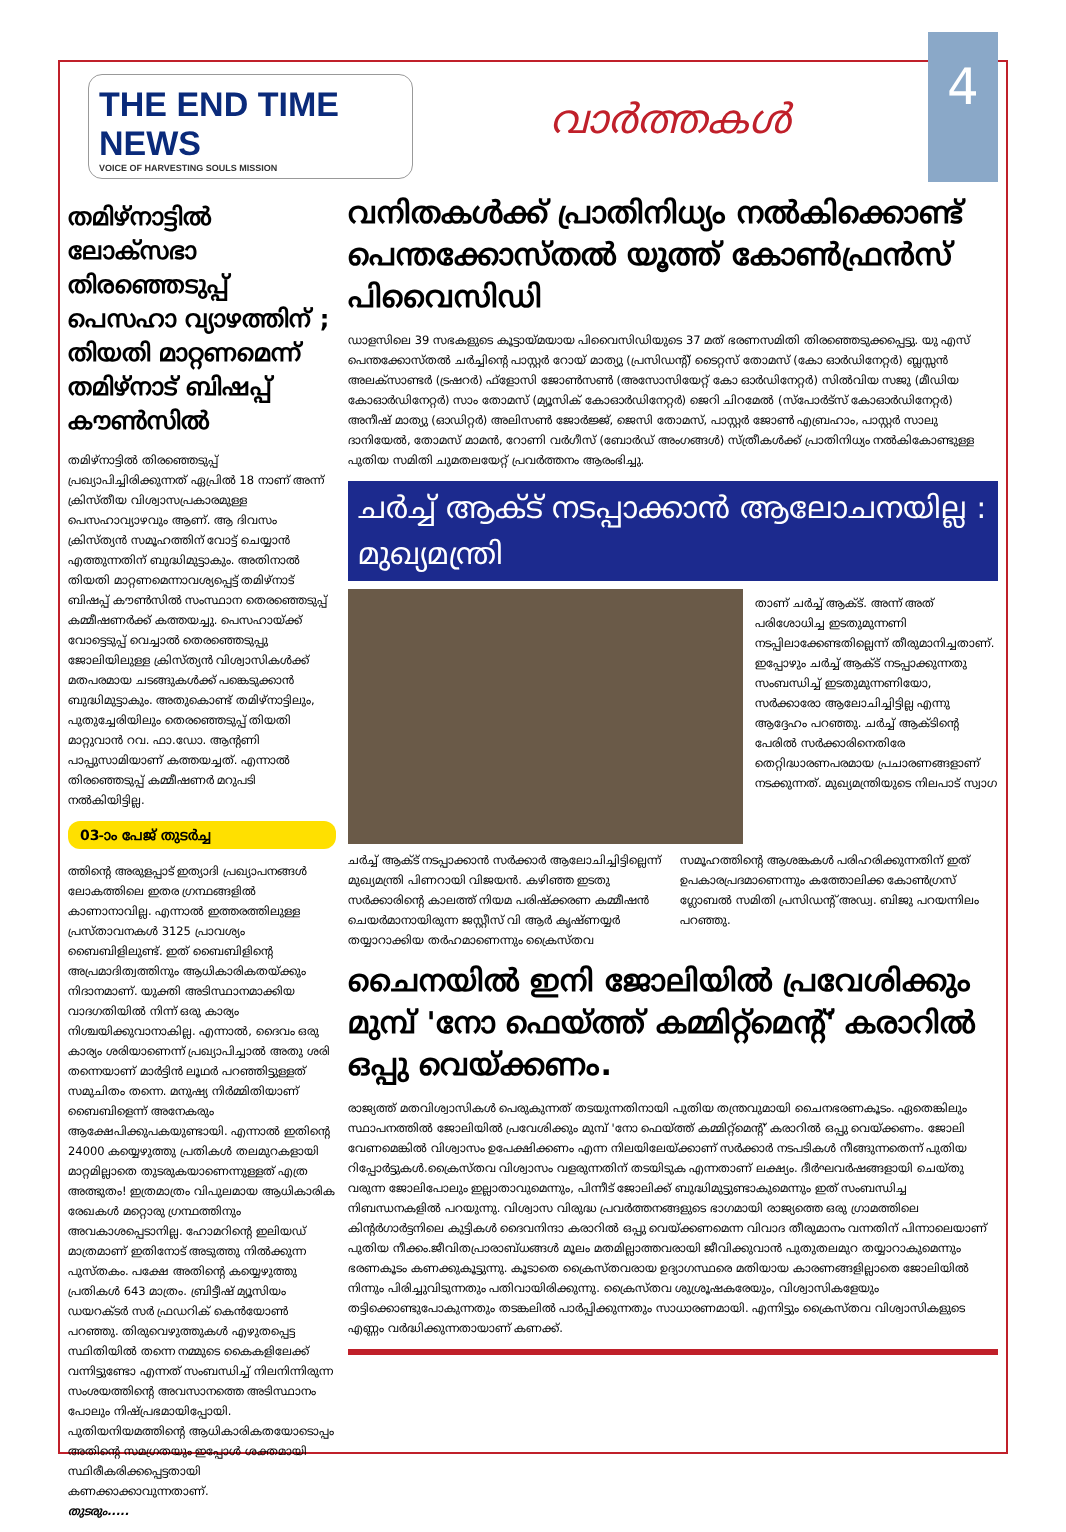THE END TIME NEWS
VOICE OF HARVESTING SOULS MISSION
വാർത്തകൾ
4
തമിഴ്നാട്ടിൽ ലോക്സഭാ തിരഞ്ഞെടുപ്പ് പെസഹാ വ്യാഴത്തിന് ; തിയതി മാറ്റണമെന്ന് തമിഴ്നാട് ബിഷപ്പ് കൗൺസിൽ
തമിഴ്നാട്ടിൽ തിരഞ്ഞെടുപ്പ് പ്രഖ്യാപിച്ചിരിക്കുന്നത് ഏപ്രിൽ 18 നാണ് അന്ന് ക്രിസ്തീയ വിശ്വാസപ്രകാരമുള്ള പെസഹാവ്യാഴവും ആണ്. ആ ദിവസം ക്രിസ്ത്യൻ സമൂഹത്തിന് വോട്ട് ചെയ്യാൻ എത്തുന്നതിന് ബുദ്ധിമുട്ടാകും. അതിനാൽ തിയതി മാറ്റണമെന്നാവശ്യപ്പെട്ട് തമിഴ്നാട് ബിഷപ്പ് കൗൺസിൽ സംസ്ഥാന തെരഞ്ഞെടുപ്പ് കമ്മീഷണർക്ക് കത്തയച്ചു. പെസഹായ്ക്ക് വോട്ടെടുപ്പ് വെച്ചാൽ തെരഞ്ഞെടുപ്പു ജോലിയിലുള്ള ക്രിസ്ത്യൻ വിശ്വാസികൾക്ക് മതപരമായ ചടങ്ങുകൾക്ക് പങ്കെടുക്കാൻ ബുദ്ധിമുട്ടാകും. അതുകൊണ്ട് തമിഴ്നാട്ടിലും, പുതുച്ചേരിയിലും തെരഞ്ഞെടുപ്പ് തിയതി മാറ്റുവാൻ റവ. ഫാ.ഡോ. ആന്റണി പാപ്പുസാമിയാണ് കത്തയച്ചത്. എന്നാൽ തിരഞ്ഞെടുപ്പ് കമ്മീഷണർ മറുപടി നൽകിയിട്ടില്ല.
03-ാം പേജ് തുടർച്ച
ത്തിന്റെ അരുളപ്പാട് ഇത്യാദി പ്രഖ്യാപനങ്ങൾ ലോകത്തിലെ ഇതര ഗ്രന്ഥങ്ങളിൽ കാണാനാവില്ല. എന്നാൽ ഇത്തരത്തിലുള്ള പ്രസ്താവനകൾ 3125 പ്രാവശ്യം ബൈബിളിലുണ്ട്. ഇത് ബൈബിളിന്റെ അപ്രമാദിത്വത്തിനും ആധികാരികതയ്ക്കും നിദാനമാണ്. യുക്തി അടിസ്ഥാനമാക്കിയ വാദഗതിയിൽ നിന്ന് ഒരു കാര്യം നിശ്ചയിക്കുവാനാകില്ല. എന്നാൽ, ദൈവം ഒരു കാര്യം ശരിയാണെന്ന് പ്രഖ്യാപിച്ചാൽ അതു ശരി തന്നെയാണ് മാർട്ടിൻ ലൂഥർ പറഞ്ഞിട്ടുള്ളത് സമുചിതം തന്നെ. മനുഷ്യ നിർമ്മിതിയാണ് ബൈബിളെന്ന് അനേകരും ആക്ഷേപിക്കുപകയുണ്ടായി. എന്നാൽ ഇതിന്റെ 24000 കയ്യെഴുത്തു പ്രതികൾ തലമുറകളായി മാറ്റമില്ലാതെ തുടരുകയാണെന്നുള്ളത് എത്ര അത്ഭുതം! ഇത്രമാത്രം വിപുലമായ ആധികാരിക രേഖകൾ മറ്റൊരു ഗ്രന്ഥത്തിനും അവകാശപ്പെടാനില്ല. ഹോമറിന്റെ ഇലിയഡ് മാത്രമാണ് ഇതിനോട് അടുത്തു നിൽക്കുന്ന പുസ്തകം. പക്ഷേ അതിന്റെ കയ്യെഴുത്തു പ്രതികൾ 643 മാത്രം. ബ്രിട്ടീഷ് മ്യൂസിയം ഡയറക്ടർ സർ ഫ്രഡറിക് കെൻയോൺ പറഞ്ഞു. തിരുവെഴുത്തുകൾ എഴുതപ്പെട്ട സ്ഥിതിയിൽ തന്നെ നമ്മുടെ കൈകളിലേക്ക് വന്നിട്ടുണ്ടോ എന്നത് സംബന്ധിച്ച് നിലനിന്നിരുന്ന സംശയത്തിന്റെ അവസാനത്തെ അടിസ്ഥാനം പോലും നിഷ്പ്രഭമായിപ്പോയി. പുതിയനിയമത്തിന്റെ ആധികാരികതയോടൊപ്പം അതിന്റെ സമഗ്രതയും ഇപ്പോൾ ശക്തമായി സ്ഥിരീകരിക്കപ്പെട്ടതായി കണക്കാക്കാവുന്നതാണ്.
തുടരും.....
വനിതകൾക്ക് പ്രാതിനിധ്യം നൽകിക്കൊണ്ട് പെന്തക്കോസ്തൽ യൂത്ത് കോൺഫ്രൻസ് പിവൈസിഡി
ഡാളസിലെ 39 സഭകളുടെ കൂട്ടായ്മയായ പിവൈസിഡിയുടെ 37 മത് ഭരണസമിതി തിരഞ്ഞെടുക്കപ്പെട്ടു. യു എസ് പെന്തക്കോസ്തൽ ചർച്ചിന്റെ പാസ്റ്റർ റോയ് മാത്യു (പ്രസിഡന്റ്) ടൈറ്റസ് തോമസ് (കോ ഓർഡിനേറ്റർ) ബ്ലസ്സൻ അലക്സാണ്ടർ (ട്രഷറർ) ഫ്ളോസി ജോൺസൺ (അസോസിയേറ്റ് കോ ഓർഡിനേറ്റർ) സിൽവിയ സജു (മീഡിയ കോഓർഡിനേറ്റർ) സാം തോമസ് (മ്യൂസിക് കോഓർഡിനേറ്റർ) ജെറി ചിറമേൽ (സ്പോർട്സ് കോഓർഡിനേറ്റർ) അനീഷ് മാത്യു (ഓഡിറ്റർ) അലിസൺ ജോർജ്ജ്, ജെസി തോമസ്, പാസ്റ്റർ ജോൺ എബ്രഹാം, പാസ്റ്റർ സാലു ദാനിയേൽ, തോമസ് മാമൻ, റോണി വർഗീസ് (ബോർഡ് അംഗങ്ങൾ) സ്ത്രീകൾക്ക് പ്രാതിനിധ്യം നൽകികോണ്ടുള്ള പുതിയ സമിതി ചുമതലയേറ്റ് പ്രവർത്തനം ആരംഭിച്ചു.
ചർച്ച് ആക്ട് നടപ്പാക്കാൻ ആലോചനയില്ല : മുഖ്യമന്ത്രി
താണ് ചർച്ച് ആക്ട്. അന്ന് അത് പരിശോധിച്ച ഇടതുമുന്നണി നടപ്പിലാക്കേണ്ടതില്ലെന്ന് തീരുമാനിച്ചതാണ്. ഇപ്പോഴും ചർച്ച് ആക്ട് നടപ്പാക്കുന്നതു സംബന്ധിച്ച് ഇടതുമുന്നണിയോ, സർക്കാരോ ആലോചിച്ചിട്ടില്ല എന്നു ആദ്ദേഹം പറഞ്ഞു. ചർച്ച് ആക്ടിന്റെ പേരിൽ സർക്കാരിനെതിരേ തെറ്റിദ്ധാരണപരമായ പ്രചാരണങ്ങളാണ് നടക്കുന്നത്. മുഖ്യമന്ത്രിയുടെ നിലപാട് സ്വാഗ
ചർച്ച് ആക്ട് നടപ്പാക്കാൻ സർക്കാർ ആലോചിച്ചിട്ടില്ലെന്ന് മുഖ്യമന്ത്രി പിണറായി വിജയൻ. കഴിഞ്ഞ ഇടതു സർക്കാരിന്റെ കാലത്ത് നിയമ പരിഷ്ക്കരണ കമ്മീഷൻ ചെയർമാനായിരുന്ന ജസ്റ്റീസ് വി ആർ കൃഷ്ണയ്യർ തയ്യാറാക്കിയ തർഹമാണെന്നും ക്രൈസ്തവ സമൂഹത്തിന്റെ ആശങ്കകൾ പരിഹരിക്കുന്നതിന് ഇത് ഉപകാരപ്രദമാണെന്നും കത്തോലിക്ക കോൺഗ്രസ് ഗ്ലോബൽ സമിതി പ്രസിഡന്റ് അഡ്വ. ബിജു പറയന്നിലം പറഞ്ഞു.
ചൈനയിൽ ഇനി ജോലിയിൽ പ്രവേശിക്കും മുമ്പ് 'നോ ഫെയ്ത്ത് കമ്മിറ്റ്മെന്റ്' കരാറിൽ ഒപ്പു വെയ്ക്കണം.
രാജ്യത്ത് മതവിശ്വാസികൾ പെരുകുന്നത് തടയുന്നതിനായി പുതിയ തന്ത്രവുമായി ചൈനഭരണകൂടം. ഏതെങ്കിലും സ്ഥാപനത്തിൽ ജോലിയിൽ പ്രവേശിക്കും മുമ്പ് 'നോ ഫെയ്ത്ത് കമ്മിറ്റ്മെന്റ്' കരാറിൽ ഒപ്പു വെയ്ക്കണം. ജോലി വേണമെങ്കിൽ വിശ്വാസം ഉപേക്ഷിക്കണം എന്ന നിലയിലേയ്ക്കാണ് സർക്കാർ നടപടികൾ നീങ്ങുന്നതെന്ന് പുതിയ റിപ്പോർട്ടുകൾ.ക്രൈസ്തവ വിശ്വാസം വളരുന്നതിന് തടയിടുക എന്നതാണ് ലക്ഷ്യം. ദീർഘവർഷങ്ങളായി ചെയ്തു വരുന്ന ജോലിപോലും ഇല്ലാതാവുമെന്നും, പിന്നീട് ജോലിക്ക് ബുദ്ധിമുട്ടുണ്ടാകുമെന്നും ഇത് സംബന്ധിച്ച നിബന്ധനകളിൽ പറയുന്നു. വിശ്വാസ വിരുദ്ധ പ്രവർത്തനങ്ങളുടെ ഭാഗമായി രാജ്യത്തെ ഒരു ഗ്രാമത്തിലെ കിന്റർഗാർട്ടനിലെ കുട്ടികൾ ദൈവനിന്ദാ കരാറിൽ ഒപ്പു വെയ്ക്കണമെന്ന വിവാദ തീരുമാനം വന്നതിന് പിന്നാലെയാണ് പുതിയ നീക്കം.ജീവിതപ്രാരാബ്ധങ്ങൾ മൂലം മതമില്ലാത്തവരായി ജീവിക്കുവാൻ പുതുതലമുറ തയ്യാറാകുമെന്നും ഭരണകൂടം കണക്കുകൂട്ടുന്നു. കൂടാതെ ക്രൈസ്തവരായ ഉദ്യാഗസ്ഥരെ മതിയായ കാരണങ്ങളില്ലാതെ ജോലിയിൽ നിന്നും പിരിച്ചുവിടുന്നതും പതിവായിരിക്കുന്നു. ക്രൈസ്തവ ശുശ്രൂഷകരേയും, വിശ്വാസികളേയും തട്ടിക്കൊണ്ടുപോകുന്നതും തടങ്കലിൽ പാർപ്പിക്കുന്നതും സാധാരണമായി. എന്നിട്ടും ക്രൈസ്തവ വിശ്വാസികളുടെ എണ്ണം വർദ്ധിക്കുന്നതായാണ് കണക്ക്.